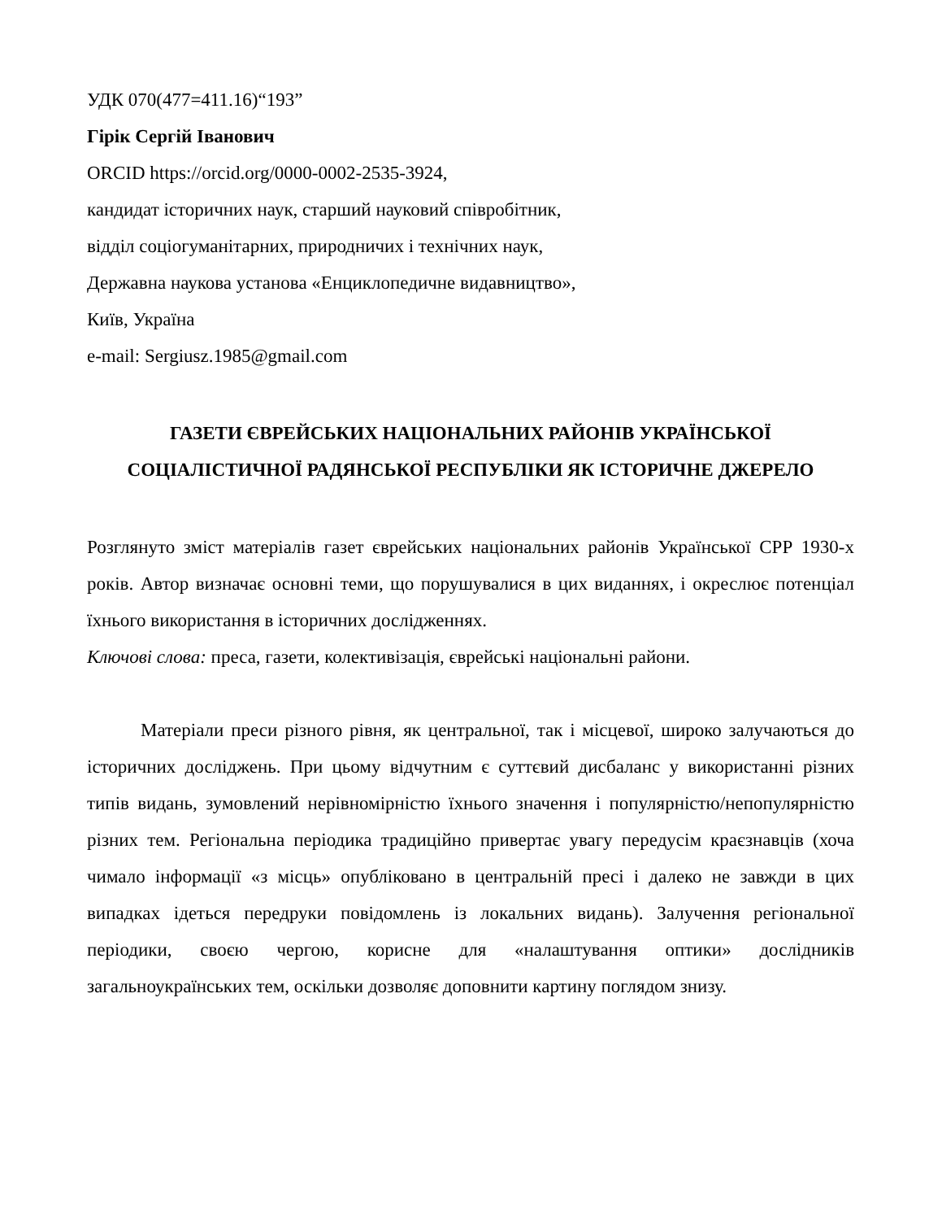УДК 070(477=411.16)“193”
Гірік Сергій Іванович
ORCID https://orcid.org/0000-0002-2535-3924,
кандидат історичних наук, старший науковий співробітник,
відділ соціогуманітарних, природничих і технічних наук,
Державна наукова установа «Енциклопедичне видавництво»,
Київ, Україна
e-mail: Sergiusz.1985@gmail.com
ГАЗЕТИ ЄВРЕЙСЬКИХ НАЦІОНАЛЬНИХ РАЙОНІВ УКРАЇНСЬКОЇ СОЦІАЛІСТИЧНОЇ РАДЯНСЬКОЇ РЕСПУБЛІКИ ЯК ІСТОРИЧНЕ ДЖЕРЕЛО
Розглянуто зміст матеріалів газет єврейських національних районів Української СРР 1930-х років. Автор визначає основні теми, що порушувалися в цих виданнях, і окреслює потенціал їхнього використання в історичних дослідженнях.
Ключові слова: преса, газети, колективізація, єврейські національні райони.
Матеріали преси різного рівня, як центральної, так і місцевої, широко залучаються до історичних досліджень. При цьому відчутним є суттєвий дисбаланс у використанні різних типів видань, зумовлений нерівномірністю їхнього значення і популярністю/непопулярністю різних тем. Регіональна періодика традиційно привертає увагу передусім краєзнавців (хоча чимало інформації «з місць» опубліковано в центральній пресі і далеко не завжди в цих випадках ідеться передруки повідомлень із локальних видань). Залучення регіональної періодики, своєю чергою, корисне для «налаштування оптики» дослідників загальноукраїнських тем, оскільки дозволяє доповнити картину поглядом знизу.